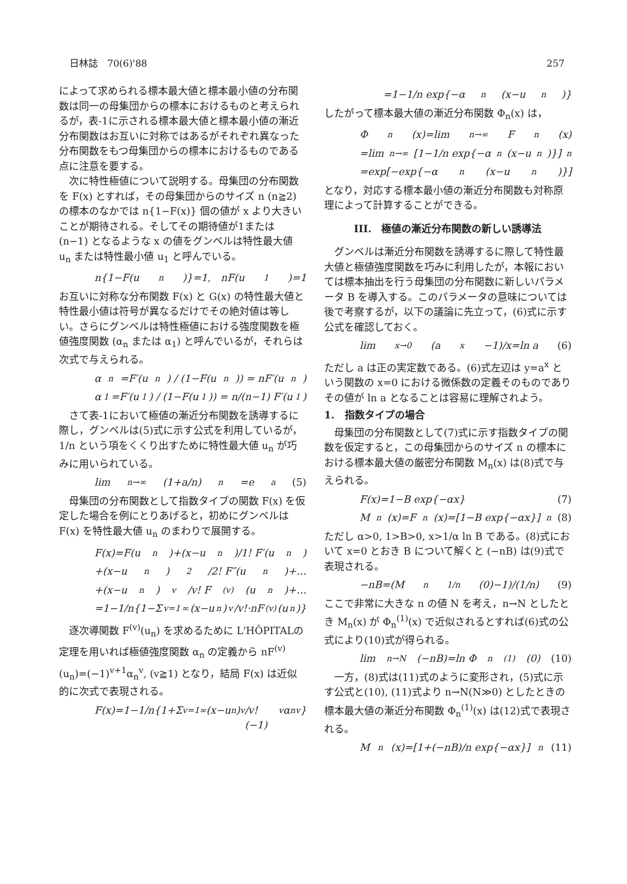日林誌　70(6)'88 257
によって求められる標本最大値と標本最小値の分布関数は同一の母集団からの標本におけるものと考えられるが，表-1に示される標本最大値と標本最小値の漸近分布関数はお互いに対称ではあるがそれぞれ異なった分布関数をもつ母集団からの標本におけるものである点に注意を要する。
次に特性極値について説明する。母集団の分布関数を F(x) とすれば，その母集団からのサイズ n (n≧2) の標本のなかでは n{1−F(x)} 個の値が x より大きいことが期待される。そしてその期待値が1または (n−1) となるような x の値をグンベルは特性最大値 u<sub>n</sub> または特性最小値 u<sub>1</sub> と呼んでいる。
n{1−F(u<sub>n</sub>)}=1,　nF(u<sub>1</sub>)=1
お互いに対称な分布関数 F(x) と G(x) の特性最大値と特性最小値は符号が異なるだけでその絶対値は等しい。さらにグンベルは特性極値における強度関数を極値強度関数 (α<sub>n</sub> または α<sub>1</sub>) と呼んでいるが，それらは次式で与えられる。
α<sub>n</sub>=F′(u<sub>n</sub>) / (1−F(u<sub>n</sub>)) = nF′(u<sub>n</sub>)
α<sub>1</sub>=F′(u<sub>1</sub>) / (1−F(u<sub>1</sub>)) = n/(n−1) F′(u<sub>1</sub>)
さて表-1において極値の漸近分布関数を誘導するに際し，グンベルは(5)式に示す公式を利用しているが，1/n という項をくくり出すために特性最大値 u<sub>n</sub> が巧みに用いられている。
lim<sub>n→∞</sub>(1+a/n)<sup>n</sup>=e<sup>a</sup> (5)
母集団の分布関数として指数タイプの関数 F(x) を仮定した場合を例にとりあげると，初めにグンベルは F(x) を特性最大値 u<sub>n</sub> のまわりで展開する。
F(x)=F(u<sub>n</sub>)+(x−u<sub>n</sub>)/1! F′(u<sub>n</sub>)
+(x−u<sub>n</sub>)<sup>2</sup>/2! F″(u<sub>n</sub>)+…
+(x−u<sub>n</sub>)<sup>v</sup>/v! F<sup>(v)</sup>(u<sub>n</sub>)+…
=1−1/n{1−Σ<sub>v=1</sub><sup>∞</sup>(x−u<sub>n</sub>)<sup>v</sup>/v!·nF<sup>(v)</sup>(u<sub>n</sub>)}
逐次導関数 F<sup>(v)</sup>(u<sub>n</sub>) を求めるために L'HÔPITALの定理を用いれば極値強度関数 α<sub>n</sub> の定義から nF<sup>(v)</sup>(u<sub>n</sub>)=(−1)<sup>v+1</sup>α<sub>n</sub><sup>v</sup>, (v≧1) となり，結局 F(x) は近似的に次式で表現される。
F(x)=1−1/n{1+Σ<sub>v=1</sub><sup>∞</sup>(x−u<sub>n</sub>)<sup>v</sup>/v! (−1)<sup>v</sup>α<sub>n</sub><sup>v</sup>}
=1−1/n exp{−α<sub>n</sub>(x−u<sub>n</sub>)}
したがって標本最大値の漸近分布関数 Φ<sub>n</sub>(x) は，
Φ<sub>n</sub>(x)=lim<sub>n→∞</sub>F<sup>n</sup>(x)
=lim<sub>n→∞</sub>[1−1/n exp{−α<sub>n</sub>(x−u<sub>n</sub>)}]<sup>n</sup>
=exp[−exp{−α<sub>n</sub>(x−u<sub>n</sub>)}]
となり，対応する標本最小値の漸近分布関数も対称原理によって計算することができる。
III.　極値の漸近分布関数の新しい誘導法
グンベルは漸近分布関数を誘導するに際して特性最大値と極値強度関数を巧みに利用したが，本報においては標本抽出を行う母集団の分布関数に新しいパラメータ B を導入する。このパラメータの意味については後で考察するが，以下の議論に先立って，(6)式に示す公式を確認しておく。
lim<sub>x→0</sub>(a<sup>x</sup>−1)/x=ln a (6)
ただし a は正の実定数である。(6)式左辺は y=a<sup>x</sup> という関数の x=0 における微係数の定義そのものでありその値が ln a となることは容易に理解されよう。
1.　指数タイプの場合
母集団の分布関数として(7)式に示す指数タイプの関数を仮定すると，この母集団からのサイズ n の標本における標本最大値の厳密分布関数 M<sub>n</sub>(x) は(8)式で与えられる。
F(x)=1−B exp{−αx} (7)
M<sub>n</sub>(x)=F<sup>n</sup>(x)=[1−B exp{−αx}]<sup>n</sup> (8)
ただし α>0, 1>B>0, x>1/α ln B である。(8)式において x=0 とおき B について解くと (−nB) は(9)式で表現される。
−nB=(M<sub>n</sub><sup>1/n</sup>(0)−1)/(1/n) (9)
ここで非常に大きな n の値 N を考え，n→N としたとき M<sub>n</sub>(x) が Φ<sub>n</sub><sup>(1)</sup>(x) で近似されるとすれば(6)式の公式により(10)式が得られる。
lim<sub>n→N</sub>(−nB)=ln Φ<sub>n</sub><sup>(1)</sup>(0) (10)
一方，(8)式は(11)式のように変形され，(5)式に示す公式と(10), (11)式より n→N(N≫0) としたときの標本最大値の漸近分布関数 Φ<sub>n</sub><sup>(1)</sup>(x) は(12)式で表現される。
M<sub>n</sub>(x)=[1+(−nB)/n exp{−αx}]<sup>n</sup> (11)